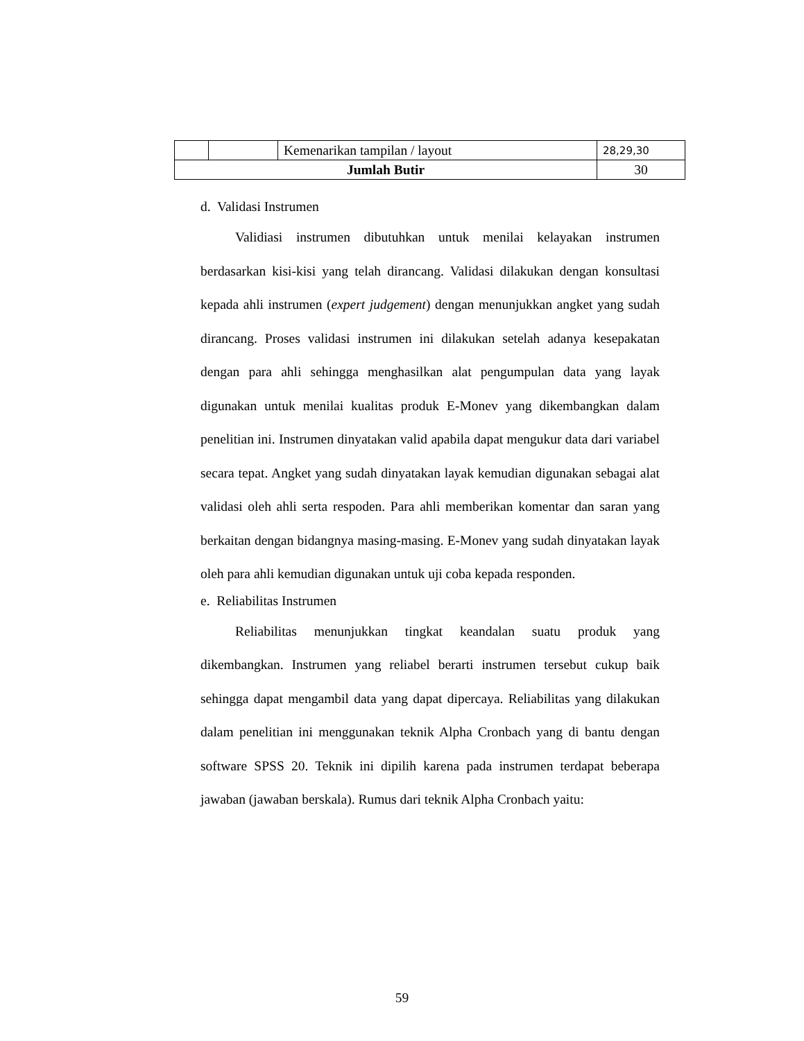| | | Kemenarikan tampilan / layout | 28,29,30 |
| Jumlah Butir | | | 30 |
d. Validasi Instrumen
Validiasi instrumen dibutuhkan untuk menilai kelayakan instrumen berdasarkan kisi-kisi yang telah dirancang. Validasi dilakukan dengan konsultasi kepada ahli instrumen (expert judgement) dengan menunjukkan angket yang sudah dirancang. Proses validasi instrumen ini dilakukan setelah adanya kesepakatan dengan para ahli sehingga menghasilkan alat pengumpulan data yang layak digunakan untuk menilai kualitas produk E-Monev yang dikembangkan dalam penelitian ini. Instrumen dinyatakan valid apabila dapat mengukur data dari variabel secara tepat. Angket yang sudah dinyatakan layak kemudian digunakan sebagai alat validasi oleh ahli serta respoden. Para ahli memberikan komentar dan saran yang berkaitan dengan bidangnya masing-masing. E-Monev yang sudah dinyatakan layak oleh para ahli kemudian digunakan untuk uji coba kepada responden.
e. Reliabilitas Instrumen
Reliabilitas menunjukkan tingkat keandalan suatu produk yang dikembangkan. Instrumen yang reliabel berarti instrumen tersebut cukup baik sehingga dapat mengambil data yang dapat dipercaya. Reliabilitas yang dilakukan dalam penelitian ini menggunakan teknik Alpha Cronbach yang di bantu dengan software SPSS 20. Teknik ini dipilih karena pada instrumen terdapat beberapa jawaban (jawaban berskala). Rumus dari teknik Alpha Cronbach yaitu:
59